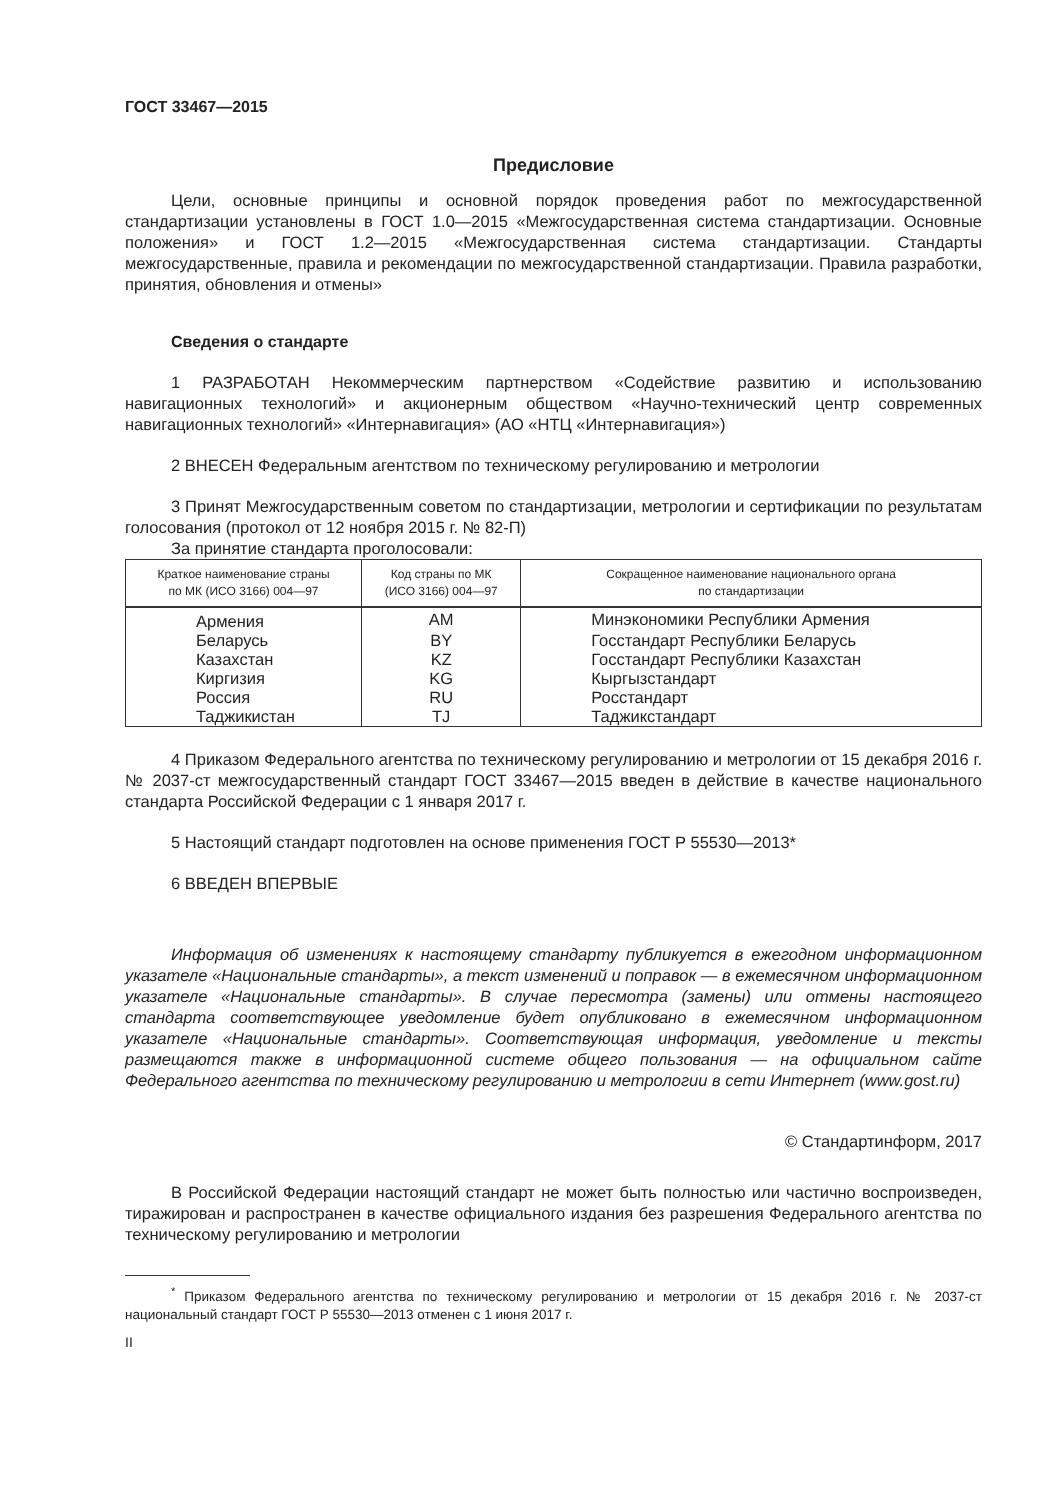ГОСТ 33467—2015
Предисловие
Цели, основные принципы и основной порядок проведения работ по межгосударственной стандартизации установлены в ГОСТ 1.0—2015 «Межгосударственная система стандартизации. Основные положения» и ГОСТ 1.2—2015 «Межгосударственная система стандартизации. Стандарты межгосударственные, правила и рекомендации по межгосударственной стандартизации. Правила разработки, принятия, обновления и отмены»
Сведения о стандарте
1 РАЗРАБОТАН Некоммерческим партнерством «Содействие развитию и использованию навигационных технологий» и акционерным обществом «Научно-технический центр современных навигационных технологий» «Интернавигация» (АО «НТЦ «Интернавигация»)
2 ВНЕСЕН Федеральным агентством по техническому регулированию и метрологии
3 Принят Межгосударственным советом по стандартизации, метрологии и сертификации по результатам голосования (протокол от 12 ноября 2015 г. № 82-П)
За принятие стандарта проголосовали:
| Краткое наименование страны по МК (ИСО 3166) 004—97 | Код страны по МК (ИСО 3166) 004—97 | Сокращенное наименование национального органа по стандартизации |
| --- | --- | --- |
| Армения | AM | Минэкономики Республики Армения |
| Беларусь | BY | Госстандарт Республики Беларусь |
| Казахстан | KZ | Госстандарт Республики Казахстан |
| Киргизия | KG | Кыргызстандарт |
| Россия | RU | Росстандарт |
| Таджикистан | TJ | Таджикстандарт |
4 Приказом Федерального агентства по техническому регулированию и метрологии от 15 декабря 2016 г. № 2037-ст межгосударственный стандарт ГОСТ 33467—2015 введен в действие в качестве национального стандарта Российской Федерации с 1 января 2017 г.
5 Настоящий стандарт подготовлен на основе применения ГОСТ Р 55530—2013*
6 ВВЕДЕН ВПЕРВЫЕ
Информация об изменениях к настоящему стандарту публикуется в ежегодном информационном указателе «Национальные стандарты», а текст изменений и поправок — в ежемесячном информационном указателе «Национальные стандарты». В случае пересмотра (замены) или отмены настоящего стандарта соответствующее уведомление будет опубликовано в ежемесячном информационном указателе «Национальные стандарты». Соответствующая информация, уведомление и тексты размещаются также в информационной системе общего пользования — на официальном сайте Федерального агентства по техническому регулированию и метрологии в сети Интернет (www.gost.ru)
© Стандартинформ, 2017
В Российской Федерации настоящий стандарт не может быть полностью или частично воспроизведен, тиражирован и распространен в качестве официального издания без разрешения Федерального агентства по техническому регулированию и метрологии
<sup>*</sup> Приказом Федерального агентства по техническому регулированию и метрологии от 15 декабря 2016 г. № 2037-ст национальный стандарт ГОСТ Р 55530—2013 отменен с 1 июня 2017 г.
II